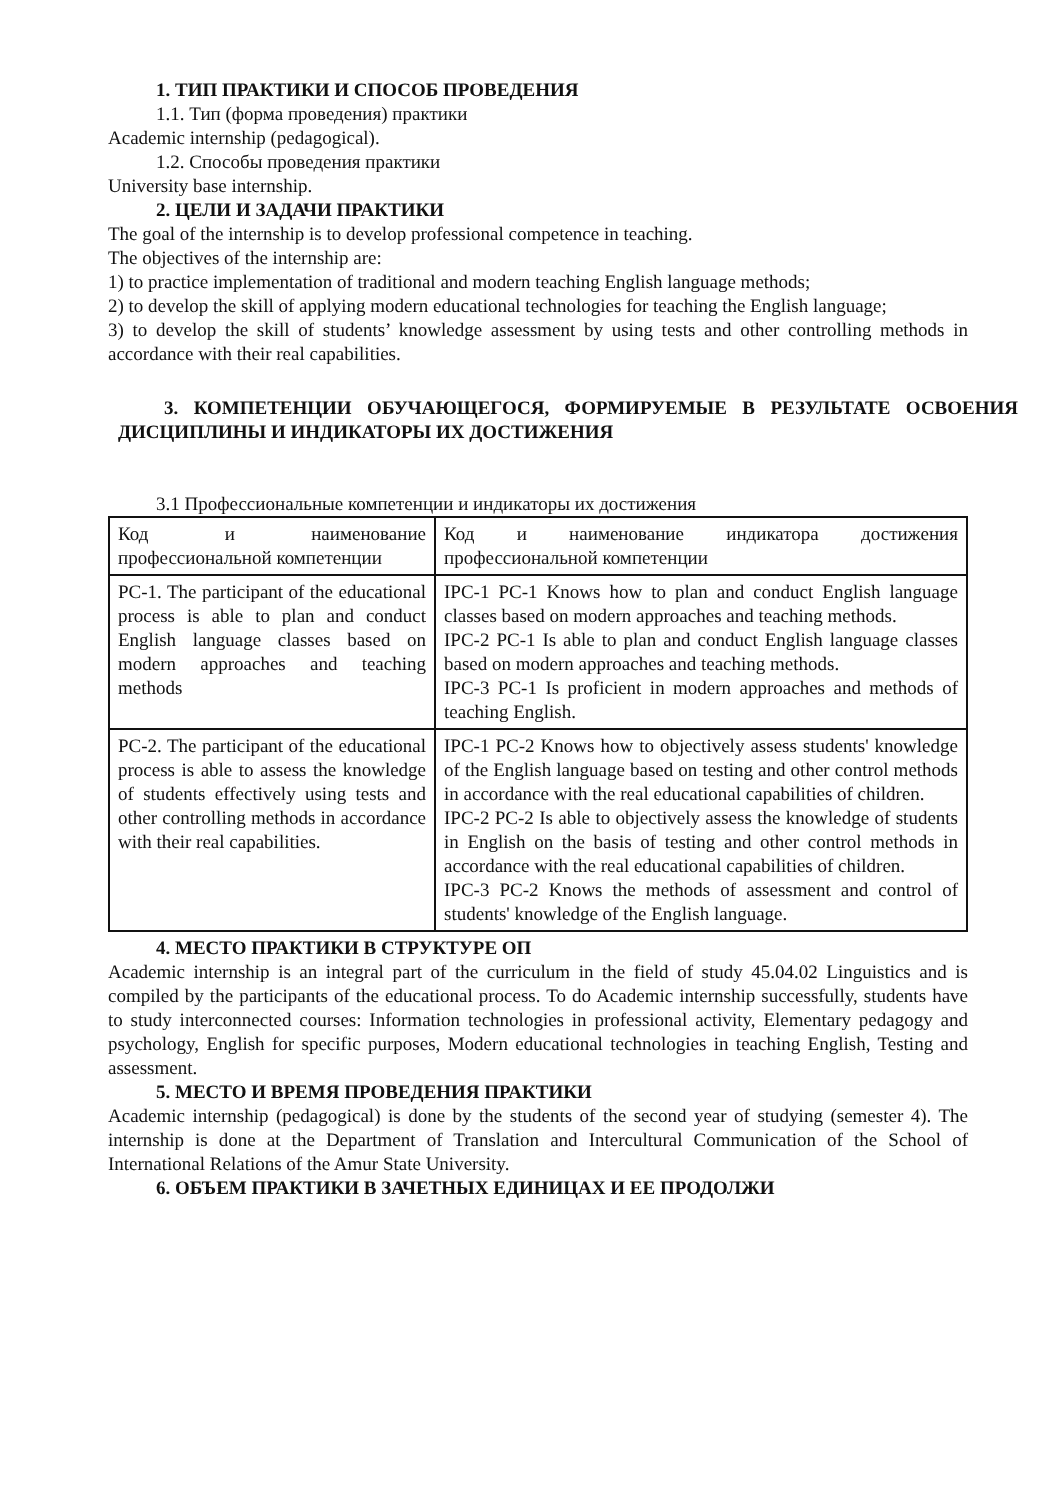1. ТИП ПРАКТИКИ И СПОСОБ ПРОВЕДЕНИЯ
1.1. Тип (форма проведения) практики
Academic internship (pedagogical).
1.2. Способы проведения практики
University base internship.
2. ЦЕЛИ И ЗАДАЧИ ПРАКТИКИ
The goal of the internship is to develop professional competence in teaching.
The objectives of the internship are:
1) to practice implementation of traditional and modern teaching English language methods;
2) to develop the skill of applying modern educational technologies for teaching the English language;
3) to develop the skill of students’ knowledge assessment by using tests and other controlling methods in accordance with their real capabilities.
3. КОМПЕТЕНЦИИ ОБУЧАЮЩЕГОСЯ, ФОРМИРУЕМЫЕ В РЕЗУЛЬТАТЕ ОСВОЕНИЯ ДИСЦИПЛИНЫ И ИНДИКАТОРЫ ИХ ДОСТИЖЕНИЯ
3.1 Профессиональные компетенции и индикаторы их достижения
| Код и наименование профессиональной компетенции | Код и наименование индикатора достижения профессиональной компетенции |
| PC-1. The participant of the educational process is able to plan and conduct English language classes based on modern approaches and teaching methods | IPC-1 PC-1 Knows how to plan and conduct English language classes based on modern approaches and teaching methods. IPC-2 PC-1 Is able to plan and conduct English language classes based on modern approaches and teaching methods. IPC-3 PC-1 Is proficient in modern approaches and methods of teaching English. |
| PC-2. The participant of the educational process is able to assess the knowledge of students effectively using tests and other controlling methods in accordance with their real capabilities. | IPC-1 PC-2 Knows how to objectively assess students' knowledge of the English language based on testing and other control methods in accordance with the real educational capabilities of children. IPC-2 PC-2 Is able to objectively assess the knowledge of students in English on the basis of testing and other control methods in accordance with the real educational capabilities of children. IPC-3 PC-2 Knows the methods of assessment and control of students' knowledge of the English language. |
4. МЕСТО ПРАКТИКИ В СТРУКТУРЕ ОП
Academic internship is an integral part of the curriculum in the field of study 45.04.02 Linguistics and is compiled by the participants of the educational process. To do Academic internship successfully, students have to study interconnected courses: Information technologies in professional activity, Elementary pedagogy and psychology, English for specific purposes, Modern educational technologies in teaching English, Testing and assessment.
5. МЕСТО И ВРЕМЯ ПРОВЕДЕНИЯ ПРАКТИКИ
Academic internship (pedagogical) is done by the students of the second year of studying (semester 4). The internship is done at the Department of Translation and Intercultural Communication of the School of International Relations of the Amur State University.
6. ОБЪЕМ ПРАКТИКИ В ЗАЧЕТНЫХ ЕДИНИЦАХ И ЕЕ ПРОДОЛЖИ